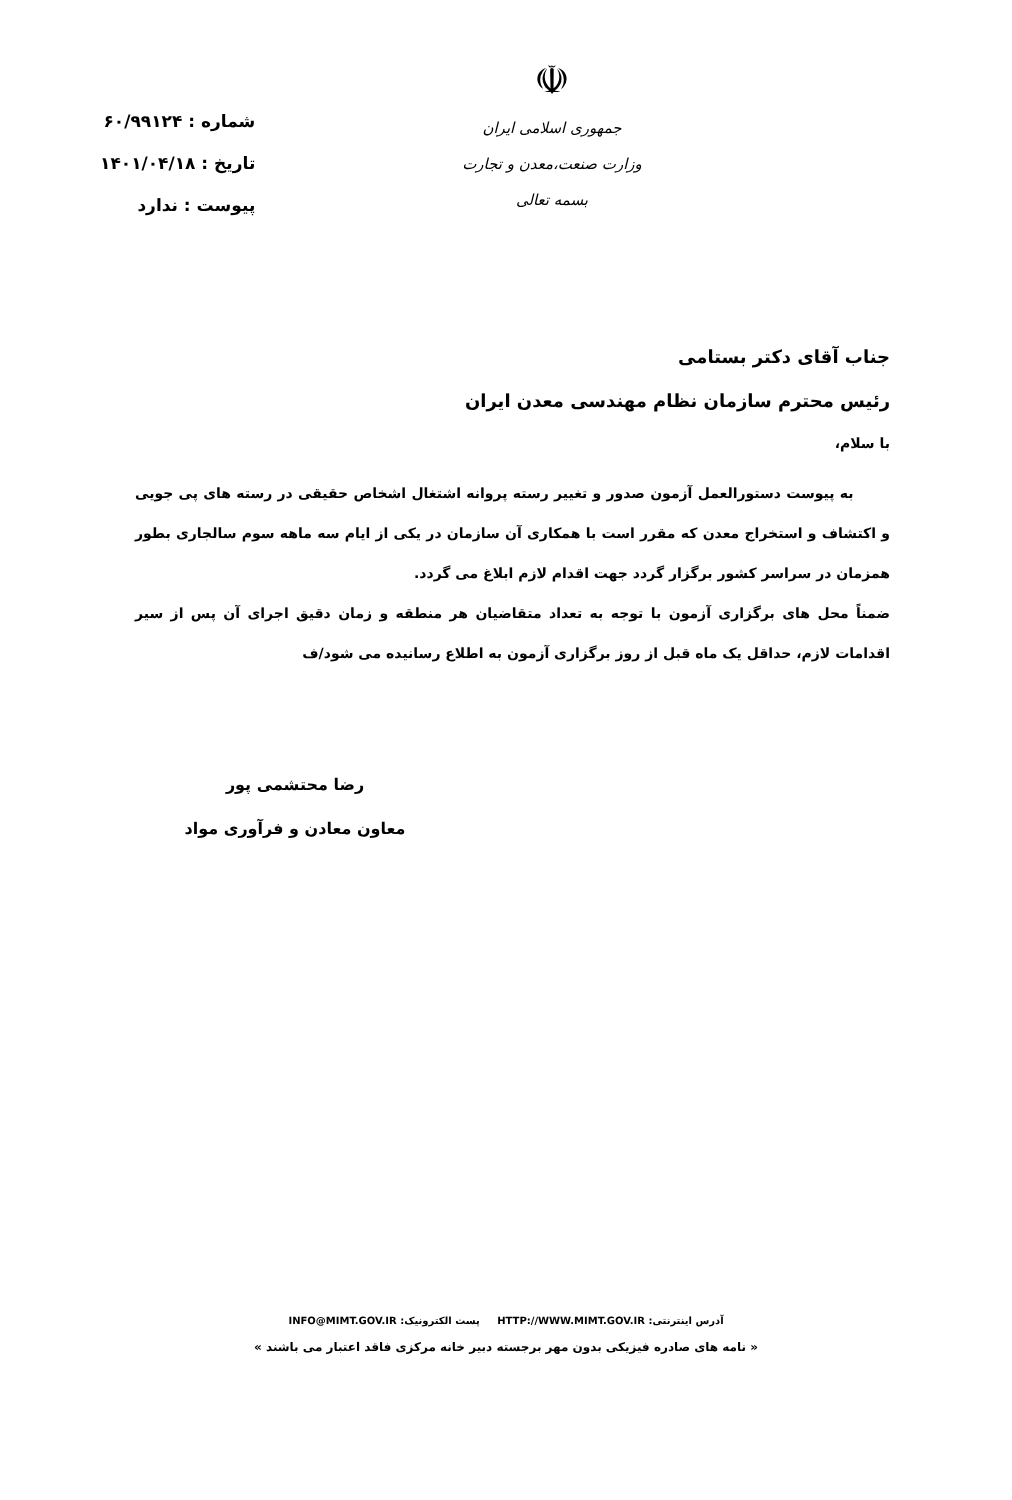☫
جمهوری اسلامی ایران
وزارت صنعت،معدن و تجارت
بسمه تعالی
شماره : ۶۰/۹۹۱۲۴
تاریخ : ۱۴۰۱/۰۴/۱۸
پیوست : ندارد
جناب آقای دکتر بستامی
رئیس محترم سازمان نظام مهندسی معدن ایران
با سلام،
به پیوست دستورالعمل آزمون صدور و تغییر رسته پروانه اشتغال اشخاص حقیقی در رسته های پی جویی و اکتشاف و استخراج معدن که مقرر است با همکاری آن سازمان در یکی از ایام سه ماهه سوم سالجاری بطور همزمان در سراسر کشور برگزار گردد جهت اقدام لازم ابلاغ می گردد.
ضمناً محل های برگزاری آزمون با توجه به تعداد متقاضیان هر منطقه و زمان دقیق اجرای آن پس از سیر اقدامات لازم، حداقل یک ماه قبل از روز برگزاری آزمون به اطلاع رسانیده می شود/ف
رضا محتشمی پور
معاون معادن و فرآوری مواد
آدرس اینترنتی: HTTP://WWW.MIMT.GOV.IR پست الکترونیک: INFO@MIMT.GOV.IR
« نامه های صادره فیزیکی بدون مهر برجسته دبیر خانه مرکزی فاقد اعتبار می باشند »